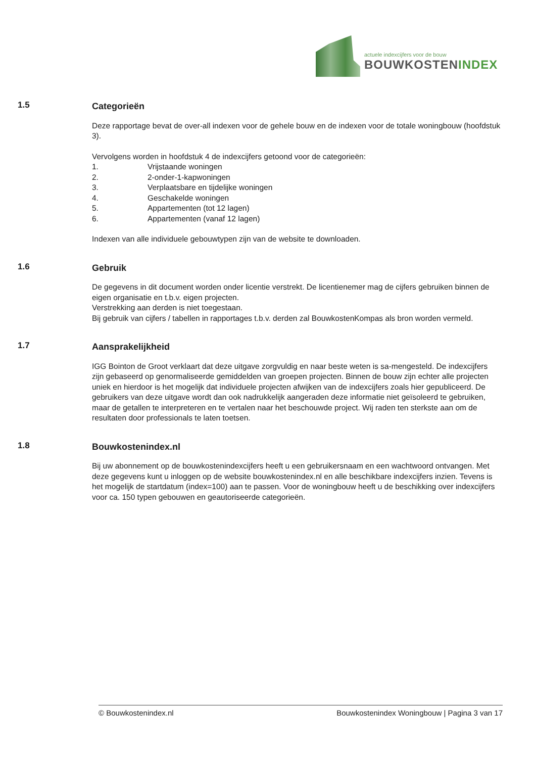actuele indexcijfers voor de bouw
BOUWKOSTENINDEX
1.5
Categorieën
Deze rapportage bevat de over-all indexen voor de gehele bouw en de indexen voor de totale woningbouw (hoofdstuk 3).
Vervolgens worden in hoofdstuk 4 de indexcijfers getoond voor de categorieën:
1. Vrijstaande woningen
2. 2-onder-1-kapwoningen
3. Verplaatsbare en tijdelijke woningen
4. Geschakelde woningen
5. Appartementen (tot 12 lagen)
6. Appartementen (vanaf 12 lagen)
Indexen van alle individuele gebouwtypen zijn van de website te downloaden.
1.6
Gebruik
De gegevens in dit document worden onder licentie verstrekt. De licentienemer mag de cijfers gebruiken binnen de eigen organisatie en t.b.v. eigen projecten.
Verstrekking aan derden is niet toegestaan.
Bij gebruik van cijfers / tabellen in rapportages t.b.v. derden zal BouwkostenKompas als bron worden vermeld.
1.7
Aansprakelijkheid
IGG Bointon de Groot verklaart dat deze uitgave zorgvuldig en naar beste weten is sa-mengesteld. De indexcijfers zijn gebaseerd op genormaliseerde gemiddelden van groepen projecten. Binnen de bouw zijn echter alle projecten uniek en hierdoor is het mogelijk dat individuele projecten afwijken van de indexcijfers zoals hier gepubliceerd. De gebruikers van deze uitgave wordt dan ook nadrukkelijk aangeraden deze informatie niet geïsoleerd te gebruiken, maar de getallen te interpreteren en te vertalen naar het beschouwde project. Wij raden ten sterkste aan om de resultaten door professionals te laten toetsen.
1.8
Bouwkostenindex.nl
Bij uw abonnement op de bouwkostenindexcijfers heeft u een gebruikersnaam en een wachtwoord ontvangen. Met deze gegevens kunt u inloggen op de website bouwkostenindex.nl en alle beschikbare indexcijfers inzien. Tevens is het mogelijk de startdatum (index=100) aan te passen. Voor de woningbouw heeft u de beschikking over indexcijfers voor ca. 150 typen gebouwen en geautoriseerde categorieën.
© Bouwkostenindex.nl Bouwkostenindex Woningbouw | Pagina 3 van 17